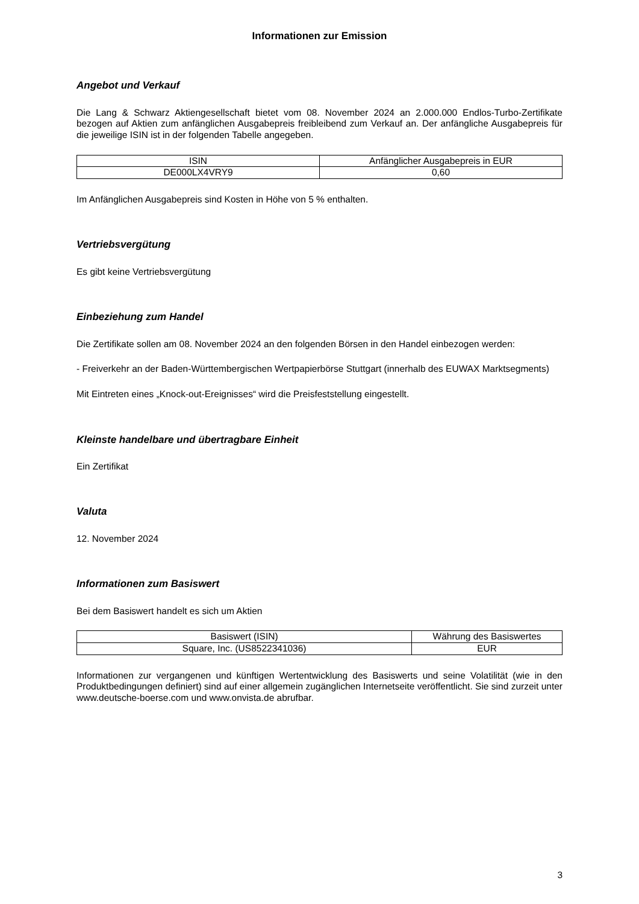Informationen zur Emission
Angebot und Verkauf
Die Lang & Schwarz Aktiengesellschaft bietet vom 08. November 2024 an 2.000.000 Endlos-Turbo-Zertifikate bezogen auf Aktien zum anfänglichen Ausgabepreis freibleibend zum Verkauf an. Der anfängliche Ausgabepreis für die jeweilige ISIN ist in der folgenden Tabelle angegeben.
| ISIN | Anfänglicher Ausgabepreis in EUR |
| --- | --- |
| DE000LX4VRY9 | 0,60 |
Im Anfänglichen Ausgabepreis sind Kosten in Höhe von 5 % enthalten.
Vertriebsvergütung
Es gibt keine Vertriebsvergütung
Einbeziehung zum Handel
Die Zertifikate sollen am 08. November 2024 an den folgenden Börsen in den Handel einbezogen werden:
- Freiverkehr an der Baden-Württembergischen Wertpapierbörse Stuttgart (innerhalb des EUWAX Marktsegments)
Mit Eintreten eines „Knock-out-Ereignisses“ wird die Preisfeststellung eingestellt.
Kleinste handelbare und übertragbare Einheit
Ein Zertifikat
Valuta
12. November 2024
Informationen zum Basiswert
Bei dem Basiswert handelt es sich um Aktien
| Basiswert (ISIN) | Währung des Basiswertes |
| --- | --- |
| Square, Inc. (US8522341036) | EUR |
Informationen zur vergangenen und künftigen Wertentwicklung des Basiswerts und seine Volatilität (wie in den Produktbedingungen definiert) sind auf einer allgemein zugänglichen Internetseite veröffentlicht. Sie sind zurzeit unter www.deutsche-boerse.com und www.onvista.de abrufbar.
3